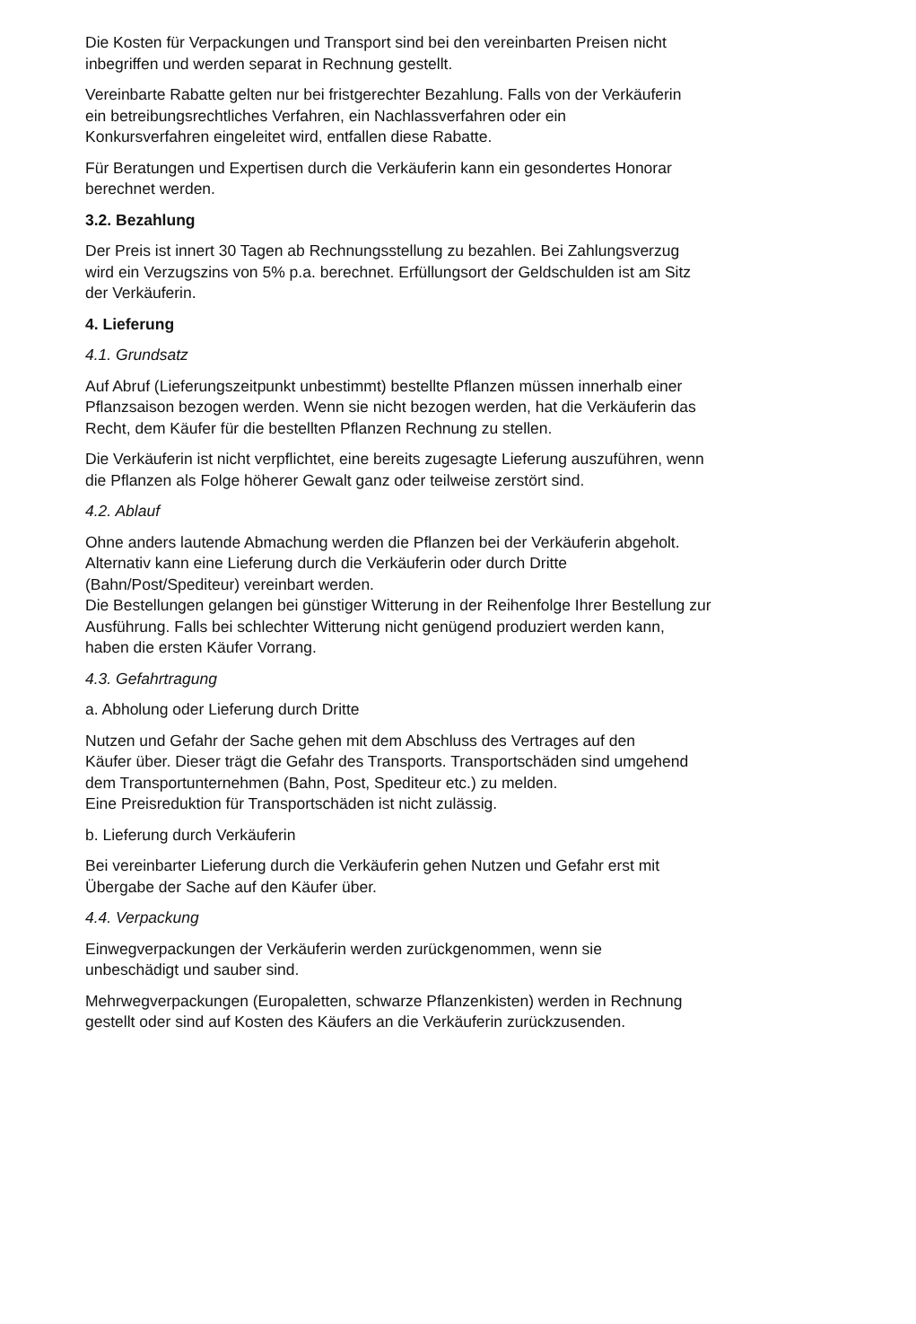Die Kosten für Verpackungen und Transport sind bei den vereinbarten Preisen nicht
inbegriffen und werden separat in Rechnung gestellt.
Vereinbarte Rabatte gelten nur bei fristgerechter Bezahlung. Falls von der Verkäuferin
ein betreibungsrechtliches Verfahren, ein Nachlassverfahren oder ein
Konkursverfahren eingeleitet wird, entfallen diese Rabatte.
Für Beratungen und Expertisen durch die Verkäuferin kann ein gesondertes Honorar
berechnet werden.
3.2. Bezahlung
Der Preis ist innert 30 Tagen ab Rechnungsstellung zu bezahlen. Bei Zahlungsverzug
wird ein Verzugszins von 5% p.a. berechnet. Erfüllungsort der Geldschulden ist am Sitz
der Verkäuferin.
4. Lieferung
4.1. Grundsatz
Auf Abruf (Lieferungszeitpunkt unbestimmt) bestellte Pflanzen müssen innerhalb einer
Pflanzsaison bezogen werden. Wenn sie nicht bezogen werden, hat die Verkäuferin das
Recht, dem Käufer für die bestellten Pflanzen Rechnung zu stellen.
Die Verkäuferin ist nicht verpflichtet, eine bereits zugesagte Lieferung auszuführen, wenn
die Pflanzen als Folge höherer Gewalt ganz oder teilweise zerstört sind.
4.2. Ablauf
Ohne anders lautende Abmachung werden die Pflanzen bei der Verkäuferin abgeholt.
Alternativ kann eine Lieferung durch die Verkäuferin oder durch Dritte
(Bahn/Post/Spediteur) vereinbart werden.
Die Bestellungen gelangen bei günstiger Witterung in der Reihenfolge Ihrer Bestellung zur
Ausführung. Falls bei schlechter Witterung nicht genügend produziert werden kann,
haben die ersten Käufer Vorrang.
4.3. Gefahrtragung
a. Abholung oder Lieferung durch Dritte
Nutzen und Gefahr der Sache gehen mit dem Abschluss des Vertrages auf den
Käufer über. Dieser trägt die Gefahr des Transports. Transportschäden sind umgehend
dem Transportunternehmen (Bahn, Post, Spediteur etc.) zu melden.
Eine Preisreduktion für Transportschäden ist nicht zulässig.
b. Lieferung durch Verkäuferin
Bei vereinbarter Lieferung durch die Verkäuferin gehen Nutzen und Gefahr erst mit
Übergabe der Sache auf den Käufer über.
4.4. Verpackung
Einwegverpackungen der Verkäuferin werden zurückgenommen, wenn sie
unbeschädigt und sauber sind.
Mehrwegverpackungen (Europaletten, schwarze Pflanzenkisten) werden in Rechnung
gestellt oder sind auf Kosten des Käufers an die Verkäuferin zurückzusenden.